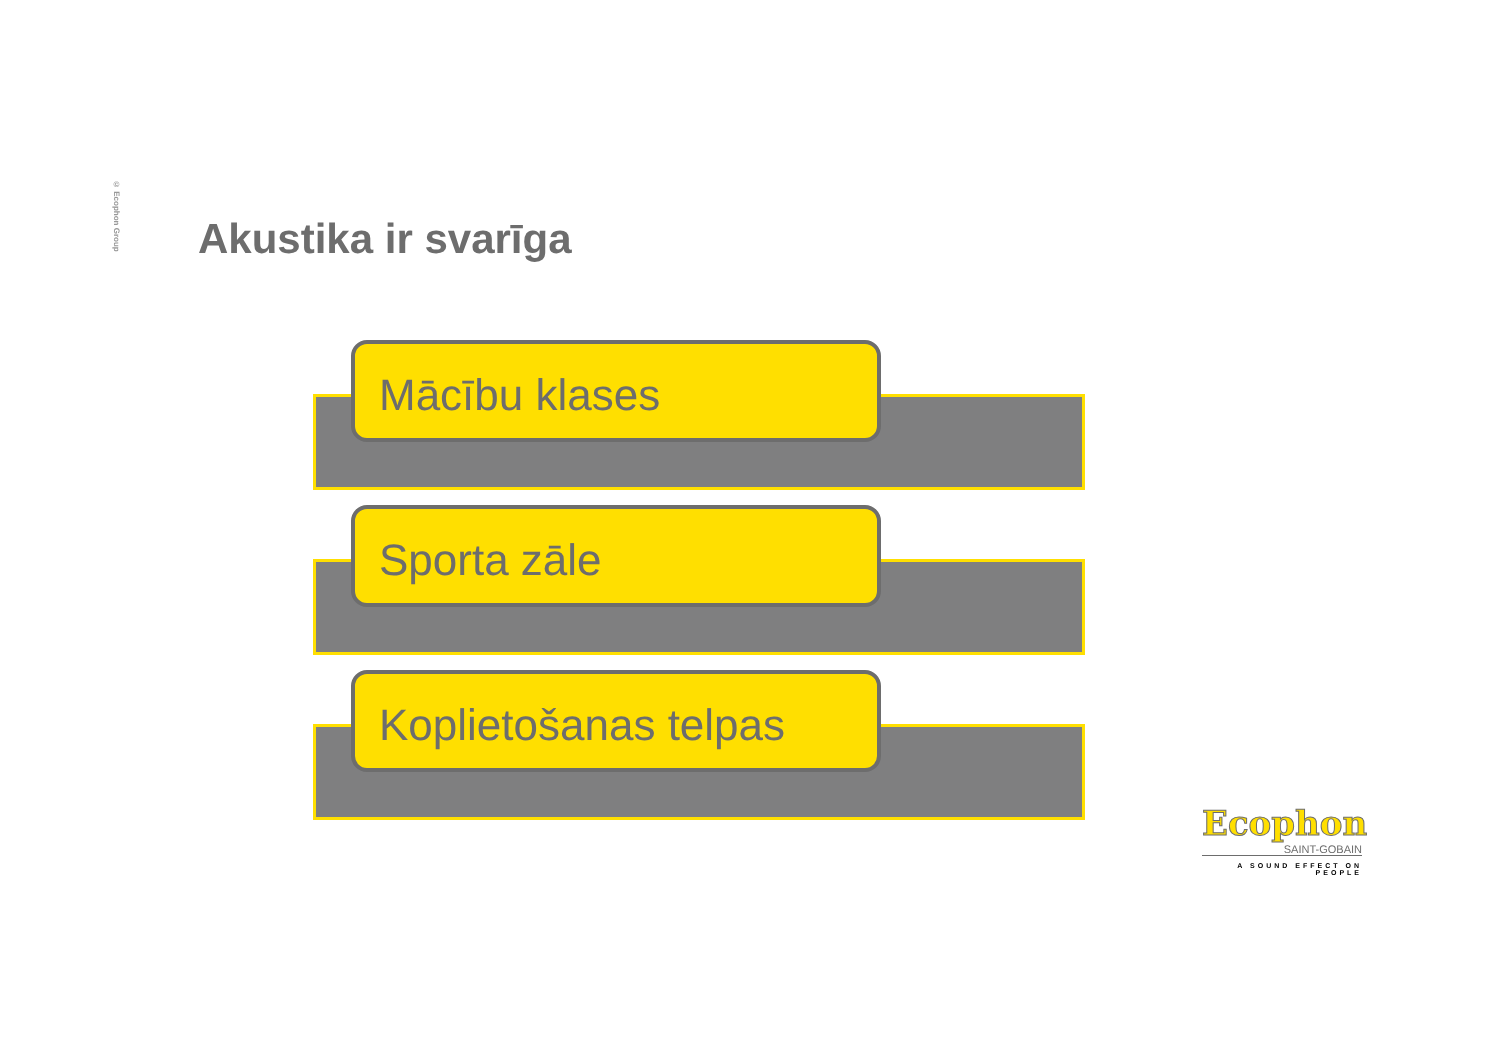© Ecophon Group
Akustika ir svarīga
Mācību klases
Sporta zāle
Koplietošanas telpas
Ecophon
SAINT-GOBAIN
A SOUND EFFECT ON PEOPLE